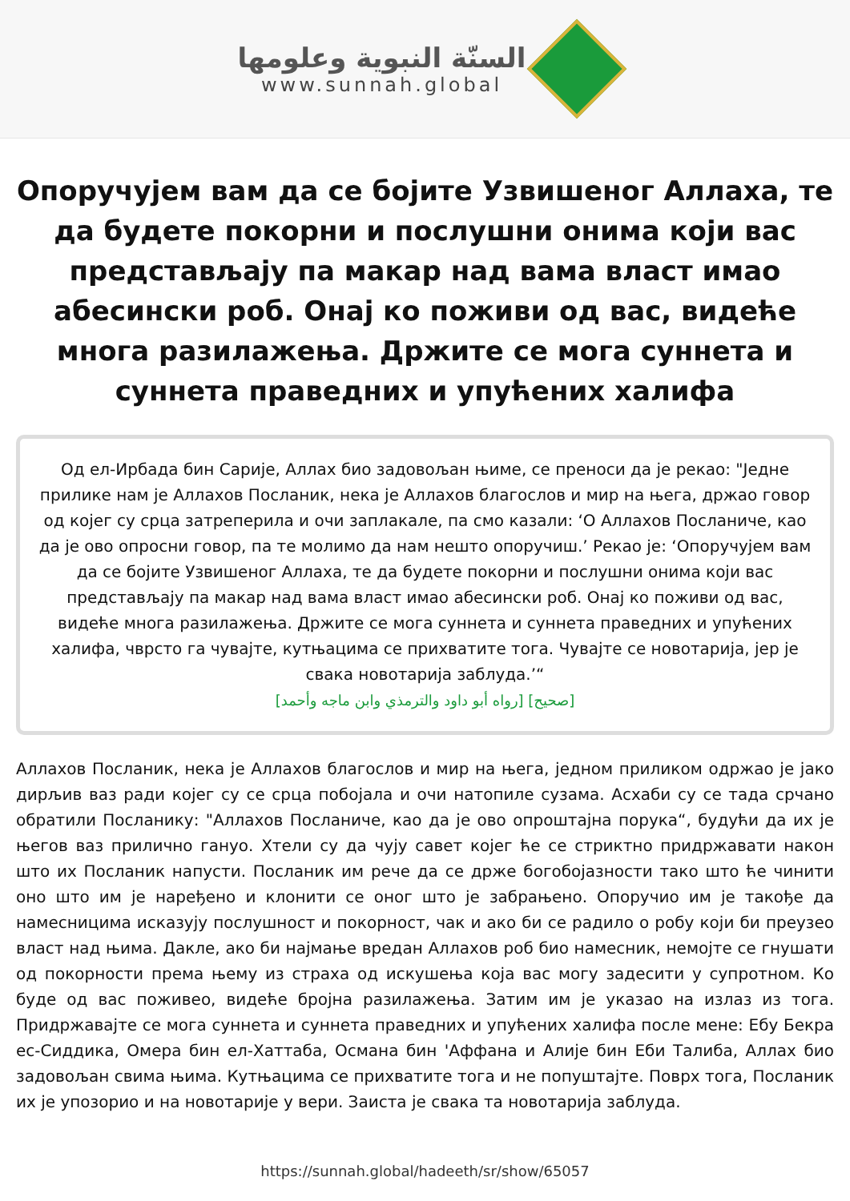السنّة النبوية وعلومها
www.sunnah.global
Опоручујем вам да се бојите Узвишеног Аллаха, те да будете покорни и послушни онима који вас представљају па макар над вама власт имао абесински роб. Онај ко поживи од вас, видеће многа разилажења. Држите се мога суннета и суннета праведних и упућених халифа
Од ел-Ирбада бин Сарије, Аллах био задовољан њиме, се преноси да је рекао: "Једне прилике нам је Аллахов Посланик, нека је Аллахов благослов и мир на њега, држао говор од којег су срца затреперила и очи заплакале, па смо казали: ‘О Аллахов Посланиче, као да је ово опросни говор, па те молимо да нам нешто опоручиш.’ Рекао је: ‘Опоручујем вам да се бојите Узвишеног Аллаха, те да будете покорни и послушни онима који вас представљају па макар над вама власт имао абесински роб. Онај ко поживи од вас, видеће многа разилажења. Држите се мога суннета и суннета праведних и упућених халифа, чврсто га чувајте, кутњацима се прихватите тога. Чувајте се новотарија, јер је свака новотарија заблуда.’“
[صحيح] [رواه أبو داود والترمذي وابن ماجه وأحمد]
Аллахов Посланик, нека је Аллахов благослов и мир на њега, једном приликом одржао је јако дирљив ваз ради којег су се срца побојала и очи натопиле сузама. Асхаби су се тада срчано обратили Посланику: "Аллахов Посланиче, као да је ово опроштајна порука“, будући да их је његов ваз прилично гануо. Хтели су да чују савет којег ће се стриктно придржавати након што их Посланик напусти. Посланик им рече да се држе богобојазности тако што ће чинити оно што им је наређено и клонити се оног што је забрањено. Опоручио им је такође да намесницима исказују послушност и покорност, чак и ако би се радило о робу који би преузео власт над њима. Дакле, ако би најмање вредан Аллахов роб био намесник, немојте се гнушати од покорности према њему из страха од искушења која вас могу задесити у супротном. Ко буде од вас поживео, видеће бројна разилажења. Затим им је указао на излаз из тога. Придржавајте се мога суннета и суннета праведних и упућених халифа после мене: Ебу Бекра ес-Сиддика, Омера бин ел-Хаттаба, Османа бин 'Аффана и Алије бин Еби Талиба, Аллах био задовољан свима њима. Кутњацима се прихватите тога и не попуштајте. Поврх тога, Посланик их је упозорио и на новотарије у вери. Заиста је свака та новотарија заблуда.
https://sunnah.global/hadeeth/sr/show/65057